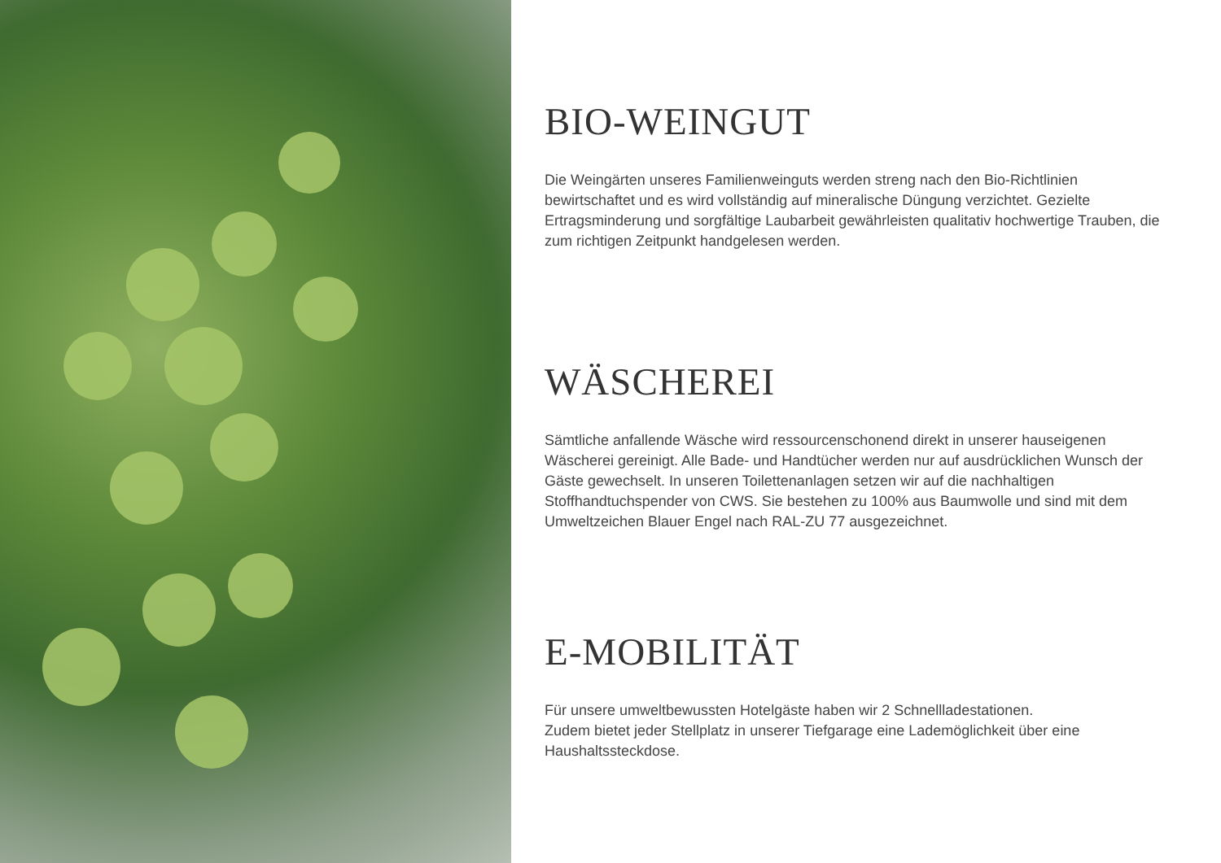BIO-WEINGUT
Die Weingärten unseres Familienweinguts werden streng nach den Bio-Richtlinien bewirtschaftet und es wird vollständig auf mineralische Düngung verzichtet. Gezielte Ertragsminderung und sorgfältige Laubarbeit gewährleisten qualitativ hochwertige Trauben, die zum richtigen Zeitpunkt handgelesen werden.
WÄSCHEREI
Sämtliche anfallende Wäsche wird ressourcenschonend direkt in unserer hauseigenen Wäscherei gereinigt. Alle Bade- und Handtücher werden nur auf ausdrücklichen Wunsch der Gäste gewechselt. In unseren Toilettenanlagen setzen wir auf die nachhaltigen Stoffhandtuchspender von CWS. Sie bestehen zu 100% aus Baumwolle und sind mit dem Umweltzeichen Blauer Engel nach RAL-ZU 77 ausgezeichnet.
E-MOBILITÄT
Für unsere umweltbewussten Hotelgäste haben wir 2 Schnellladestationen.
Zudem bietet jeder Stellplatz in unserer Tiefgarage eine Lademöglichkeit über eine Haushaltssteckdose.